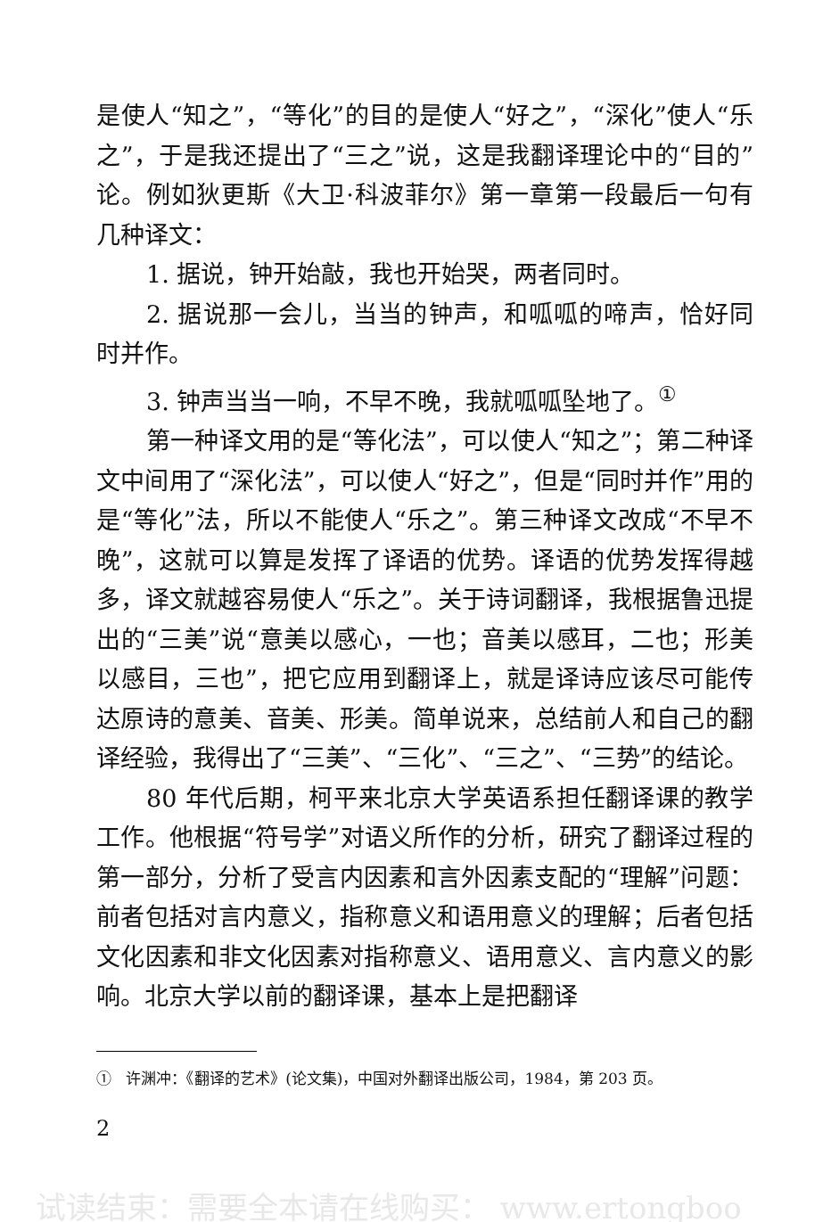是使人“知之”，“等化”的目的是使人“好之”，“深化”使人“乐之”，于是我还提出了“三之”说，这是我翻译理论中的“目的”论。例如狄更斯《大卫·科波菲尔》第一章第一段最后一句有几种译文：
1. 据说，钟开始敲，我也开始哭，两者同时。
2. 据说那一会儿，当当的钟声，和呱呱的啼声，恰好同时并作。
3. 钟声当当一响，不早不晚，我就呱呱坠地了。<sup>①</sup>
第一种译文用的是“等化法”，可以使人“知之”；第二种译文中间用了“深化法”，可以使人“好之”，但是“同时并作”用的是“等化”法，所以不能使人“乐之”。第三种译文改成“不早不晚”，这就可以算是发挥了译语的优势。译语的优势发挥得越多，译文就越容易使人“乐之”。关于诗词翻译，我根据鲁迅提出的“三美”说“意美以感心，一也；音美以感耳，二也；形美以感目，三也”，把它应用到翻译上，就是译诗应该尽可能传达原诗的意美、音美、形美。简单说来，总结前人和自己的翻译经验，我得出了“三美”、“三化”、“三之”、“三势”的结论。
80 年代后期，柯平来北京大学英语系担任翻译课的教学工作。他根据“符号学”对语义所作的分析，研究了翻译过程的第一部分，分析了受言内因素和言外因素支配的“理解”问题：前者包括对言内意义，指称意义和语用意义的理解；后者包括文化因素和非文化因素对指称意义、语用意义、言内意义的影响。北京大学以前的翻译课，基本上是把翻译
① 许渊冲：《翻译的艺术》(论文集)，中国对外翻译出版公司，1984，第 203 页。
2
试读结束：需要全本请在线购买： www.ertongboo